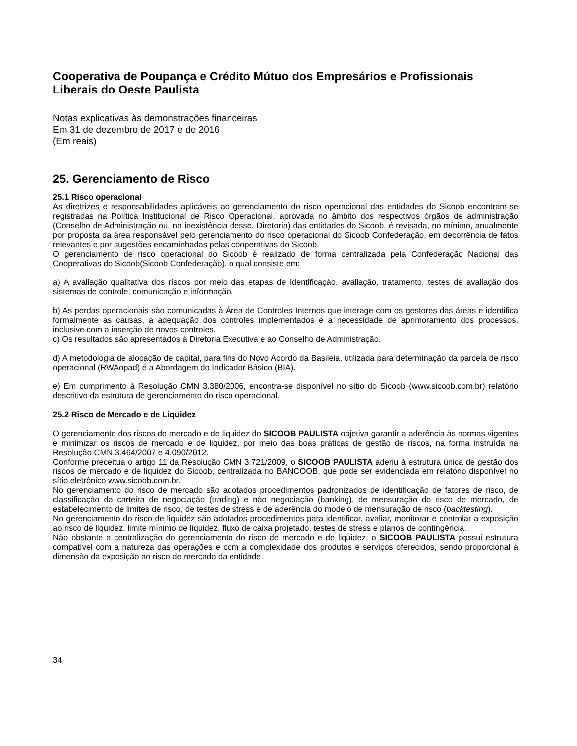Cooperativa de Poupança e Crédito Mútuo dos Empresários e Profissionais Liberais do Oeste Paulista
Notas explicativas às demonstrações financeiras
Em 31 de dezembro de 2017 e de 2016
(Em reais)
25. Gerenciamento de Risco
25.1 Risco operacional
As diretrizes e responsabilidades aplicáveis ao gerenciamento do risco operacional das entidades do Sicoob encontram-se registradas na Política Institucional de Risco Operacional, aprovada no âmbito dos respectivos órgãos de administração (Conselho de Administração ou, na inexistência desse, Diretoria) das entidades do Sicoob, é revisada, no mínimo, anualmente por proposta da área responsável pelo gerenciamento do risco operacional do Sicoob Confederação, em decorrência de fatos relevantes e por sugestões encaminhadas pelas cooperativas do Sicoob.
O gerenciamento de risco operacional do Sicoob é realizado de forma centralizada pela Confederação Nacional das Cooperativas do Sicoob(Sicoob Confederação), o qual consiste em:
a) A avaliação qualitativa dos riscos por meio das etapas de identificação, avaliação, tratamento, testes de avaliação dos sistemas de controle, comunicação e informação.
b) As perdas operacionais são comunicadas à Área de Controles Internos que interage com os gestores das áreas e identifica formalmente as causas, a adequação dos controles implementados e a necessidade de aprimoramento dos processos, inclusive com a inserção de novos controles.
c) Os resultados são apresentados à Diretoria Executiva e ao Conselho de Administração.
d) A metodologia de alocação de capital, para fins do Novo Acordo da Basileia, utilizada para determinação da parcela de risco operacional (RWAopad) é a Abordagem do Indicador Básico (BIA).
e) Em cumprimento à Resolução CMN 3.380/2006, encontra-se disponível no sítio do Sicoob (www.sicoob.com.br) relatório descritivo da estrutura de gerenciamento do risco operacional.
25.2 Risco de Mercado e de Liquidez
O gerenciamento dos riscos de mercado e de liquidez do SICOOB PAULISTA objetiva garantir a aderência às normas vigentes e minimizar os riscos de mercado e de liquidez, por meio das boas práticas de gestão de riscos, na forma instruída na Resolução CMN 3.464/2007 e 4.090/2012.
Conforme preceitua o artigo 11 da Resolução CMN 3.721/2009, o SICOOB PAULISTA aderiu à estrutura única de gestão dos riscos de mercado e de liquidez do Sicoob, centralizada no BANCOOB, que pode ser evidenciada em relatório disponível no sítio eletrônico www.sicoob.com.br.
No gerenciamento do risco de mercado são adotados procedimentos padronizados de identificação de fatores de risco, de classificação da carteira de negociação (trading) e não negociação (banking), de mensuração do risco de mercado, de estabelecimento de limites de risco, de testes de stress e de aderência do modelo de mensuração de risco (backtesting).
No gerenciamento do risco de liquidez são adotados procedimentos para identificar, avaliar, monitorar e controlar a exposição ao risco de liquidez, limite mínimo de liquidez, fluxo de caixa projetado, testes de stress e planos de contingência.
Não obstante a centralização do gerenciamento do risco de mercado e de liquidez, o SICOOB PAULISTA possui estrutura compatível com a natureza das operações e com a complexidade dos produtos e serviços oferecidos, sendo proporcional à dimensão da exposição ao risco de mercado da entidade.
34